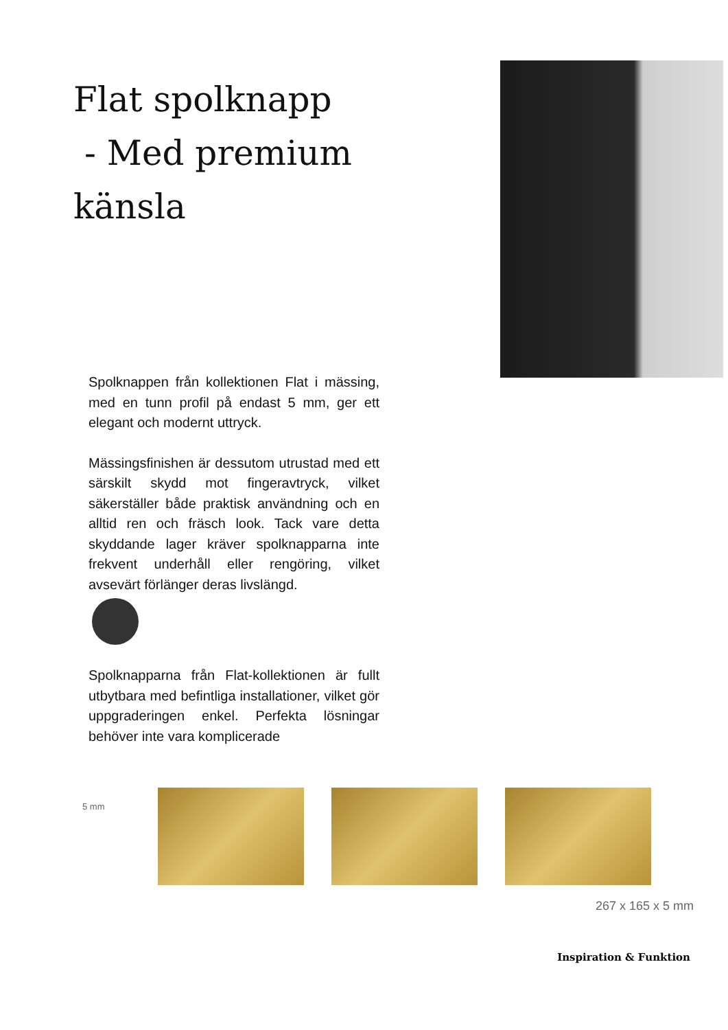Flat spolknapp
- Med premium känsla
Spolknappen från kollektionen Flat i mässing, med en tunn profil på endast 5 mm, ger ett elegant och modernt uttryck.
Mässingsfinishen är dessutom utrustad med ett särskilt skydd mot fingeravtryck, vilket säkerställer både praktisk användning och en alltid ren och fräsch look. Tack vare detta skyddande lager kräver spolknapparna inte frekvent underhåll eller rengöring, vilket avsevärt förlänger deras livslängd.
Spolknapparna från Flat-kollektionen är fullt utbytbara med befintliga installationer, vilket gör uppgraderingen enkel. Perfekta lösningar behöver inte vara komplicerade
5 mm
267 x 165 x 5 mm
Inspiration & Funktion